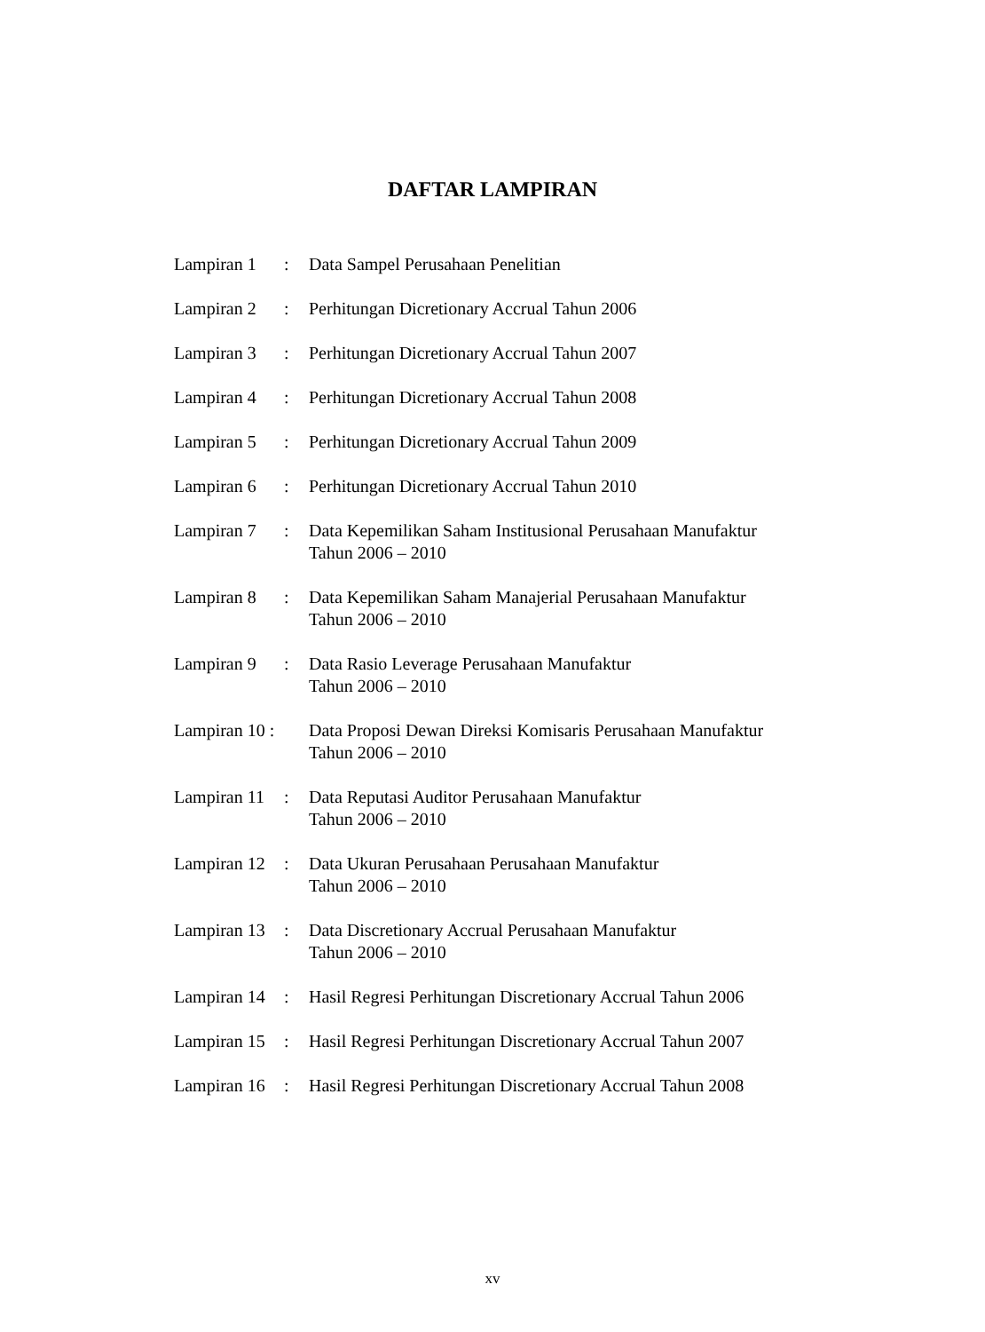DAFTAR LAMPIRAN
| Lampiran 1 | : | Data Sampel Perusahaan Penelitian |
| Lampiran 2 | : | Perhitungan Dicretionary Accrual Tahun 2006 |
| Lampiran 3 | : | Perhitungan Dicretionary Accrual Tahun 2007 |
| Lampiran 4 | : | Perhitungan Dicretionary Accrual Tahun 2008 |
| Lampiran 5 | : | Perhitungan Dicretionary Accrual Tahun 2009 |
| Lampiran 6 | : | Perhitungan Dicretionary Accrual Tahun 2010 |
| Lampiran 7 | : | Data Kepemilikan Saham Institusional Perusahaan Manufaktur Tahun 2006 – 2010 |
| Lampiran 8 | : | Data Kepemilikan Saham Manajerial Perusahaan Manufaktur Tahun 2006 – 2010 |
| Lampiran 9 | : | Data Rasio Leverage Perusahaan Manufaktur Tahun 2006 – 2010 |
| Lampiran 10 : | | Data Proposi Dewan Direksi Komisaris Perusahaan Manufaktur Tahun 2006 – 2010 |
| Lampiran 11 | : | Data Reputasi Auditor Perusahaan Manufaktur Tahun 2006 – 2010 |
| Lampiran 12 | : | Data Ukuran Perusahaan Perusahaan Manufaktur Tahun 2006 – 2010 |
| Lampiran 13 | : | Data Discretionary Accrual Perusahaan Manufaktur Tahun 2006 – 2010 |
| Lampiran 14 | : | Hasil Regresi Perhitungan Discretionary Accrual Tahun 2006 |
| Lampiran 15 | : | Hasil Regresi Perhitungan Discretionary Accrual Tahun 2007 |
| Lampiran 16 | : | Hasil Regresi Perhitungan Discretionary Accrual Tahun 2008 |
xv